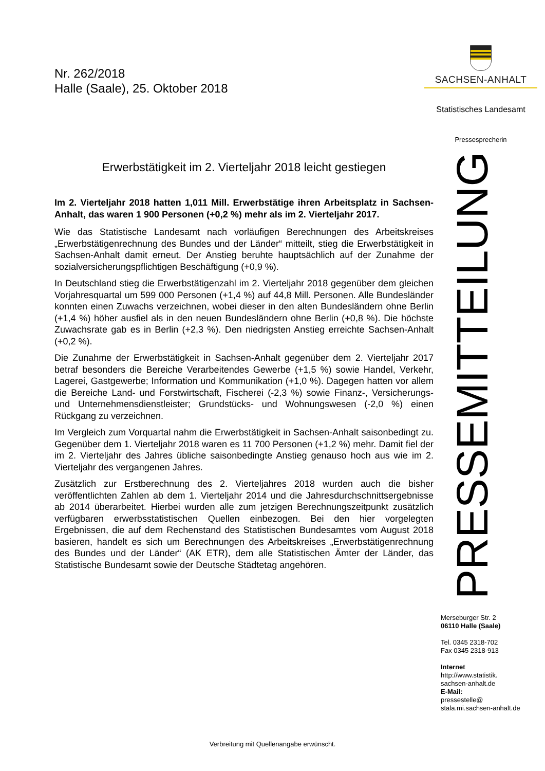Nr. 262/2018
Halle (Saale), 25. Oktober 2018
Erwerbstätigkeit im 2. Vierteljahr 2018 leicht gestiegen
Im 2. Vierteljahr 2018 hatten 1,011 Mill. Erwerbstätige ihren Arbeitsplatz in Sachsen-Anhalt, das waren 1 900 Personen (+0,2 %) mehr als im 2. Vierteljahr 2017.
Wie das Statistische Landesamt nach vorläufigen Berechnungen des Arbeitskreises „Erwerbstätigenrechnung des Bundes und der Länder“ mitteilt, stieg die Erwerbstätigkeit in Sachsen-Anhalt damit erneut. Der Anstieg beruhte hauptsächlich auf der Zunahme der sozialversicherungspflichtigen Beschäftigung (+0,9 %).
In Deutschland stieg die Erwerbstätigenzahl im 2. Vierteljahr 2018 gegenüber dem gleichen Vorjahresquartal um 599 000 Personen (+1,4 %) auf 44,8 Mill. Personen. Alle Bundesländer konnten einen Zuwachs verzeichnen, wobei dieser in den alten Bundesländern ohne Berlin (+1,4 %) höher ausfiel als in den neuen Bundesländern ohne Berlin (+0,8 %). Die höchste Zuwachsrate gab es in Berlin (+2,3 %). Den niedrigsten Anstieg erreichte Sachsen-Anhalt (+0,2 %).
Die Zunahme der Erwerbstätigkeit in Sachsen-Anhalt gegenüber dem 2. Vierteljahr 2017 betraf besonders die Bereiche Verarbeitendes Gewerbe (+1,5 %) sowie Handel, Verkehr, Lagerei, Gastgewerbe; Information und Kommunikation (+1,0 %). Dagegen hatten vor allem die Bereiche Land- und Forstwirtschaft, Fischerei (-2,3 %) sowie Finanz-, Versicherungs- und Unternehmensdienstleister; Grundstücks- und Wohnungswesen (-2,0 %) einen Rückgang zu verzeichnen.
Im Vergleich zum Vorquartal nahm die Erwerbstätigkeit in Sachsen-Anhalt saisonbedingt zu. Gegenüber dem 1. Vierteljahr 2018 waren es 11 700 Personen (+1,2 %) mehr. Damit fiel der im 2. Vierteljahr des Jahres übliche saisonbedingte Anstieg genauso hoch aus wie im 2. Vierteljahr des vergangenen Jahres.
Zusätzlich zur Erstberechnung des 2. Vierteljahres 2018 wurden auch die bisher veröffentlichten Zahlen ab dem 1. Vierteljahr 2014 und die Jahresdurchschnittsergebnisse ab 2014 überarbeitet. Hierbei wurden alle zum jetzigen Berechnungszeitpunkt zusätzlich verfügbaren erwerbsstatistischen Quellen einbezogen. Bei den hier vorgelegten Ergebnissen, die auf dem Rechenstand des Statistischen Bundesamtes vom August 2018 basieren, handelt es sich um Berechnungen des Arbeitskreises „Erwerbstätigenrechnung des Bundes und der Länder“ (AK ETR), dem alle Statistischen Ämter der Länder, das Statistische Bundesamt sowie der Deutsche Städtetag angehören.
SACHSEN-ANHALT
Statistisches Landesamt
Pressesprecherin
PRESSEMITTEILUNG
Merseburger Str. 2
06110 Halle (Saale)
Tel. 0345 2318-702
Fax 0345 2318-913
Internet
http://www.statistik.
sachsen-anhalt.de
E-Mail:
pressestelle@
stala.mi.sachsen-anhalt.de
Verbreitung mit Quellenangabe erwünscht.